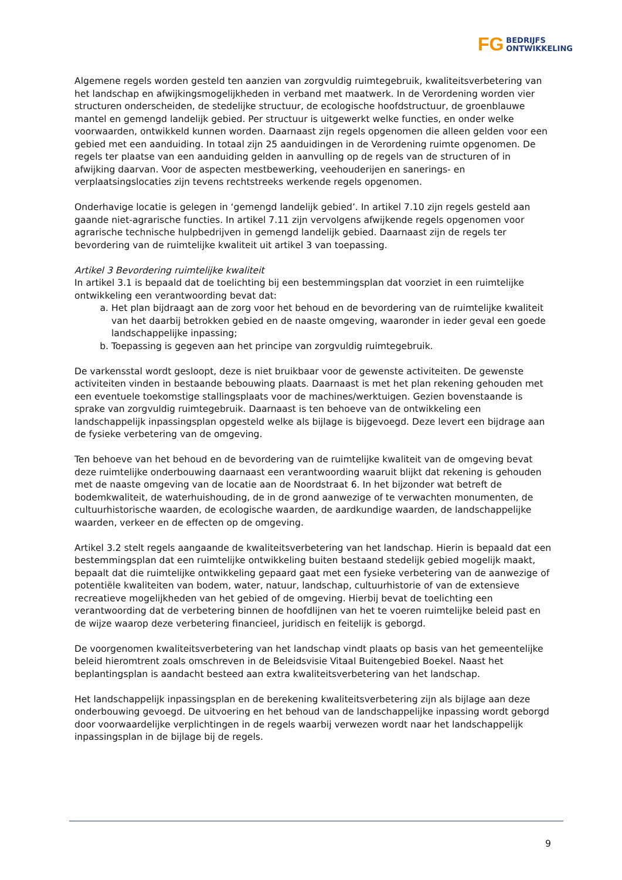FG BEDRIJFS
ONTWIKKELING
Algemene regels worden gesteld ten aanzien van zorgvuldig ruimtegebruik, kwaliteitsverbetering van het landschap en afwijkingsmogelijkheden in verband met maatwerk. In de Verordening worden vier structuren onderscheiden, de stedelijke structuur, de ecologische hoofdstructuur, de groenblauwe mantel en gemengd landelijk gebied. Per structuur is uitgewerkt welke functies, en onder welke voorwaarden, ontwikkeld kunnen worden. Daarnaast zijn regels opgenomen die alleen gelden voor een gebied met een aanduiding. In totaal zijn 25 aanduidingen in de Verordening ruimte opgenomen. De regels ter plaatse van een aanduiding gelden in aanvulling op de regels van de structuren of in afwijking daarvan. Voor de aspecten mestbewerking, veehouderijen en sanerings- en verplaatsingslocaties zijn tevens rechtstreeks werkende regels opgenomen.
Onderhavige locatie is gelegen in ‘gemengd landelijk gebied’. In artikel 7.10 zijn regels gesteld aan gaande niet-agrarische functies. In artikel 7.11 zijn vervolgens afwijkende regels opgenomen voor agrarische technische hulpbedrijven in gemengd landelijk gebied. Daarnaast zijn de regels ter bevordering van de ruimtelijke kwaliteit uit artikel 3 van toepassing.
Artikel 3 Bevordering ruimtelijke kwaliteit
In artikel 3.1 is bepaald dat de toelichting bij een bestemmingsplan dat voorziet in een ruimtelijke ontwikkeling een verantwoording bevat dat:
a. Het plan bijdraagt aan de zorg voor het behoud en de bevordering van de ruimtelijke kwaliteit van het daarbij betrokken gebied en de naaste omgeving, waaronder in ieder geval een goede landschappelijke inpassing;
b. Toepassing is gegeven aan het principe van zorgvuldig ruimtegebruik.
De varkensstal wordt gesloopt, deze is niet bruikbaar voor de gewenste activiteiten. De gewenste activiteiten vinden in bestaande bebouwing plaats. Daarnaast is met het plan rekening gehouden met een eventuele toekomstige stallingsplaats voor de machines/werktuigen. Gezien bovenstaande is sprake van zorgvuldig ruimtegebruik. Daarnaast is ten behoeve van de ontwikkeling een landschappelijk inpassingsplan opgesteld welke als bijlage is bijgevoegd. Deze levert een bijdrage aan de fysieke verbetering van de omgeving.
Ten behoeve van het behoud en de bevordering van de ruimtelijke kwaliteit van de omgeving bevat deze ruimtelijke onderbouwing daarnaast een verantwoording waaruit blijkt dat rekening is gehouden met de naaste omgeving van de locatie aan de Noordstraat 6. In het bijzonder wat betreft de bodemkwaliteit, de waterhuishouding, de in de grond aanwezige of te verwachten monumenten, de cultuurhistorische waarden, de ecologische waarden, de aardkundige waarden, de landschappelijke waarden, verkeer en de effecten op de omgeving.
Artikel 3.2 stelt regels aangaande de kwaliteitsverbetering van het landschap. Hierin is bepaald dat een bestemmingsplan dat een ruimtelijke ontwikkeling buiten bestaand stedelijk gebied mogelijk maakt, bepaalt dat die ruimtelijke ontwikkeling gepaard gaat met een fysieke verbetering van de aanwezige of potentiële kwaliteiten van bodem, water, natuur, landschap, cultuurhistorie of van de extensieve recreatieve mogelijkheden van het gebied of de omgeving. Hierbij bevat de toelichting een verantwoording dat de verbetering binnen de hoofdlijnen van het te voeren ruimtelijke beleid past en de wijze waarop deze verbetering financieel, juridisch en feitelijk is geborgd.
De voorgenomen kwaliteitsverbetering van het landschap vindt plaats op basis van het gemeentelijke beleid hieromtrent zoals omschreven in de Beleidsvisie Vitaal Buitengebied Boekel. Naast het beplantingsplan is aandacht besteed aan extra kwaliteitsverbetering van het landschap.
Het landschappelijk inpassingsplan en de berekening kwaliteitsverbetering zijn als bijlage aan deze onderbouwing gevoegd. De uitvoering en het behoud van de landschappelijke inpassing wordt geborgd door voorwaardelijke verplichtingen in de regels waarbij verwezen wordt naar het landschappelijk inpassingsplan in de bijlage bij de regels.
9